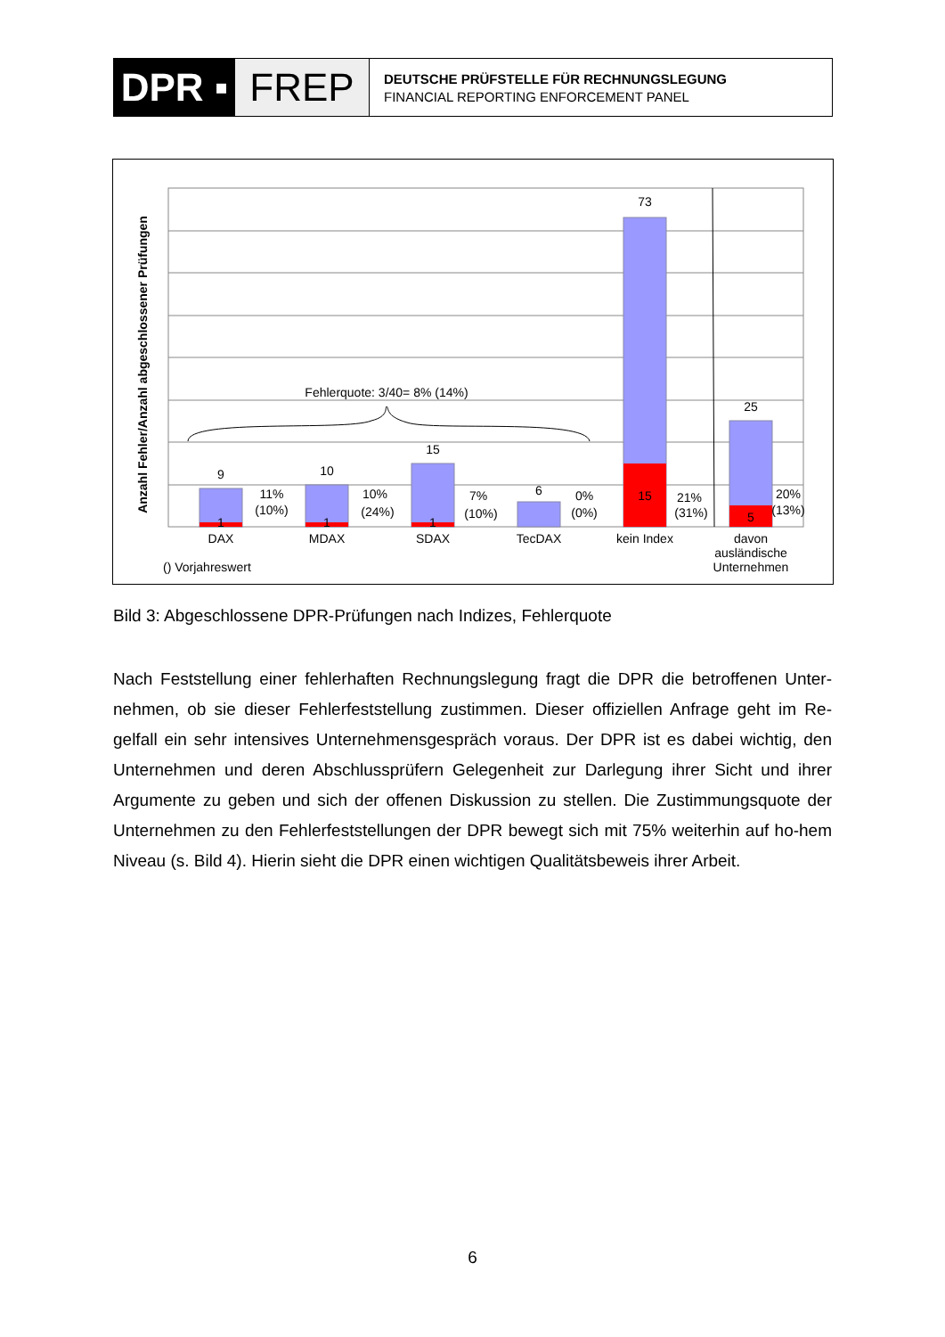DPR ▪ FREP
DEUTSCHE PRÜFSTELLE FÜR RECHNUNGSLEGUNG
FINANCIAL REPORTING ENFORCEMENT PANEL
Fehlerquote: 3/40= 8% (14%)
9
10
15
6
73
25
1
1
1
15
5
11%
(10%)
10%
(24%)
7%
(10%)
0%
(0%)
21%
(31%)
20%
(13%)
DAX
MDAX
SDAX
TecDAX
kein Index
davon
ausländische
Unternehmen
Anzahl Fehler/Anzahl abgeschlossener Prüfungen
() Vorjahreswert
Bild 3: Abgeschlossene DPR-Prüfungen nach Indizes, Fehlerquote
Nach Feststellung einer fehlerhaften Rechnungslegung fragt die DPR die betroffenen Unter-nehmen, ob sie dieser Fehlerfeststellung zustimmen. Dieser offiziellen Anfrage geht im Re-gelfall ein sehr intensives Unternehmensgespräch voraus. Der DPR ist es dabei wichtig, den Unternehmen und deren Abschlussprüfern Gelegenheit zur Darlegung ihrer Sicht und ihrer Argumente zu geben und sich der offenen Diskussion zu stellen. Die Zustimmungsquote der Unternehmen zu den Fehlerfeststellungen der DPR bewegt sich mit 75% weiterhin auf ho-hem Niveau (s. Bild 4). Hierin sieht die DPR einen wichtigen Qualitätsbeweis ihrer Arbeit.
6